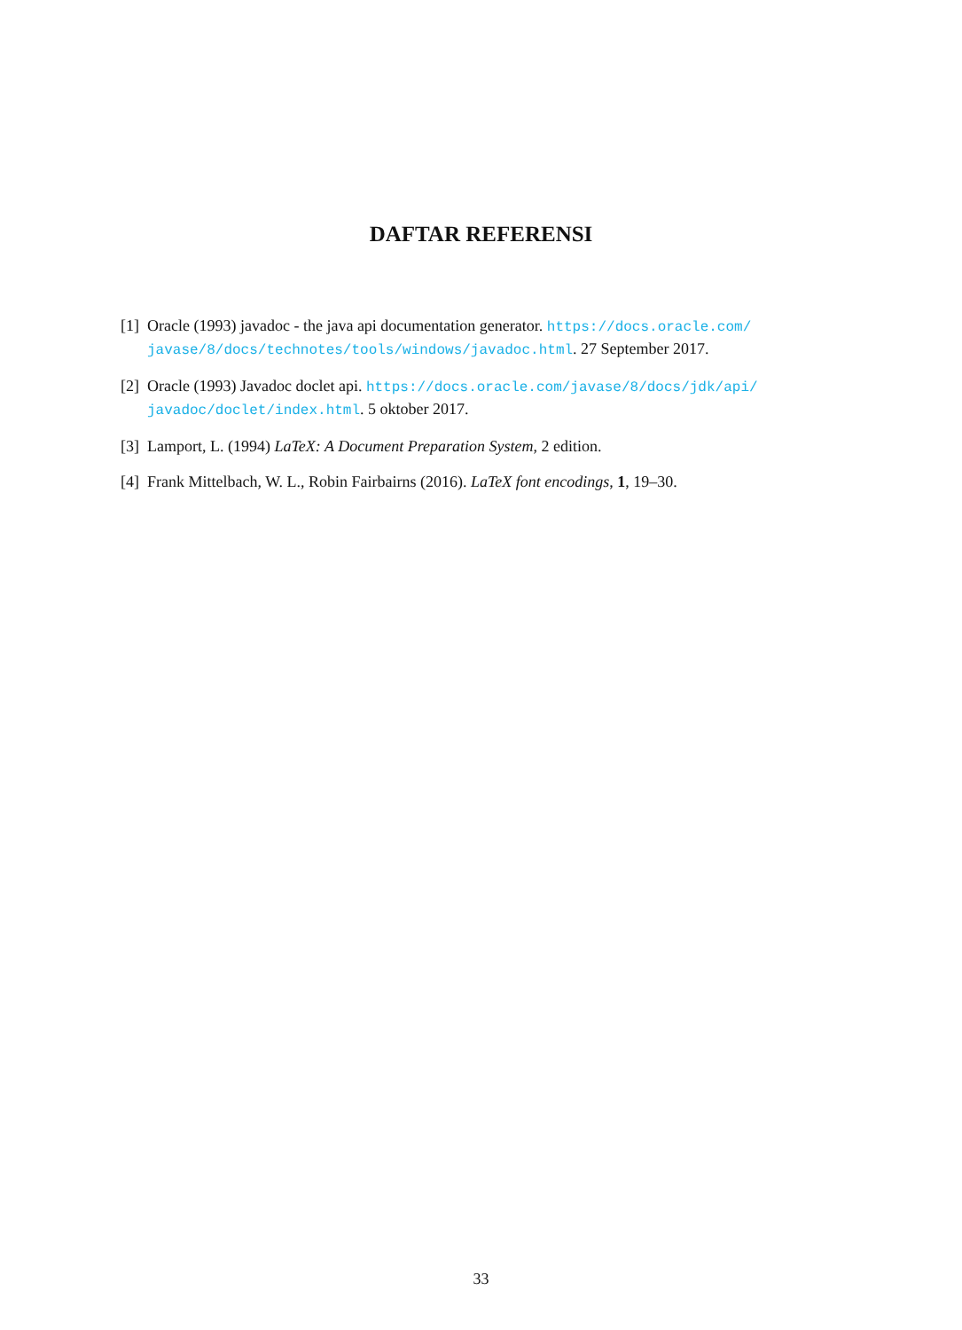DAFTAR REFERENSI
[1] Oracle (1993) javadoc - the java api documentation generator. https://docs.oracle.com/ javase/8/docs/technotes/tools/windows/javadoc.html. 27 September 2017.
[2] Oracle (1993) Javadoc doclet api. https://docs.oracle.com/javase/8/docs/jdk/api/ javadoc/doclet/index.html. 5 oktober 2017.
[3] Lamport, L. (1994) LaTeX: A Document Preparation System, 2 edition.
[4] Frank Mittelbach, W. L., Robin Fairbairns (2016). LaTeX font encodings, 1, 19–30.
33